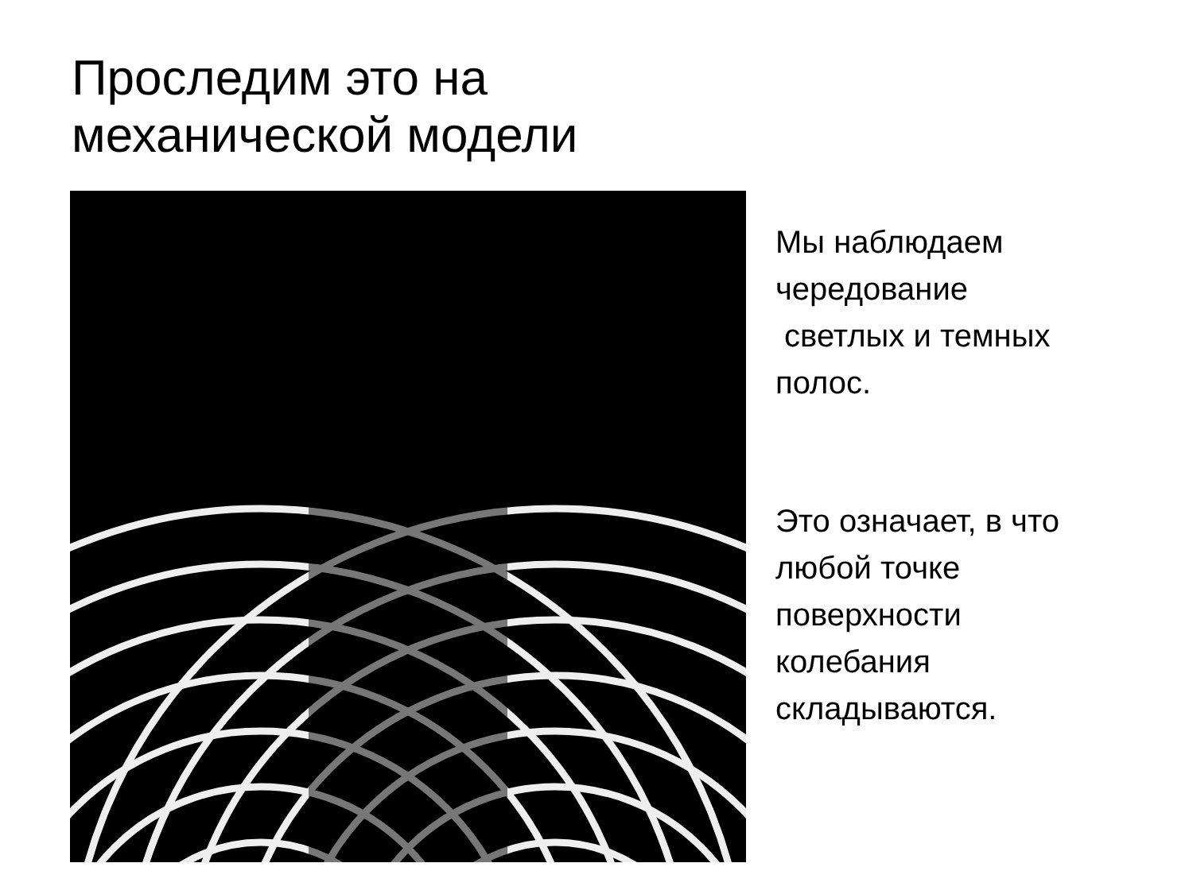Проследим это на
механической модели
Мы наблюдаем
чередование
светлых и темных
полос.
Это означает, в что
любой точке
поверхности
колебания
складываются.